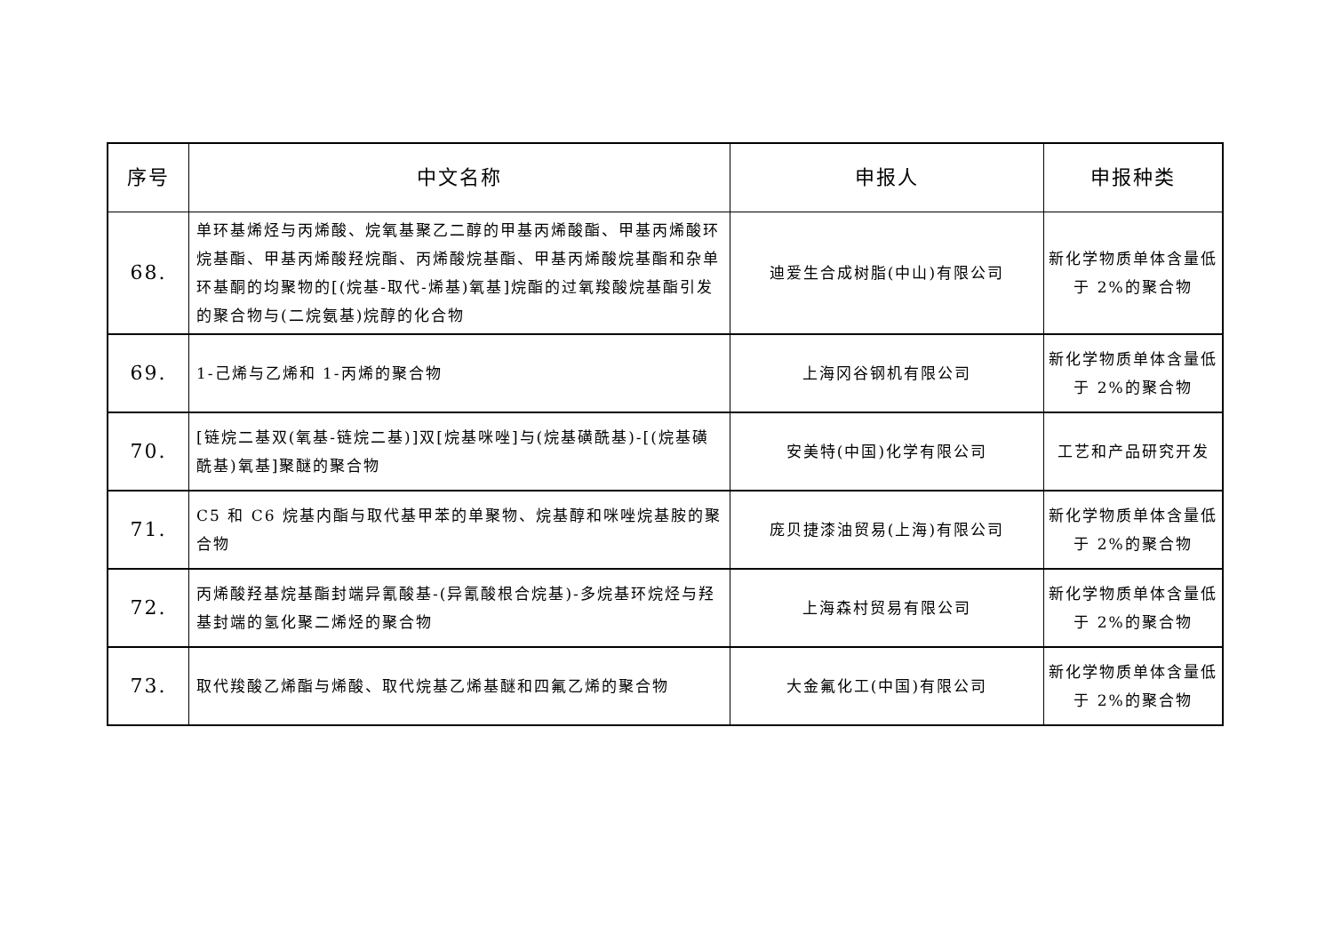| 序号 | 中文名称 | 申报人 | 申报种类 |
| --- | --- | --- | --- |
| 68. | 单环基烯烃与丙烯酸、烷氧基聚乙二醇的甲基丙烯酸酯、甲基丙烯酸环烷基酯、甲基丙烯酸羟烷酯、丙烯酸烷基酯、甲基丙烯酸烷基酯和杂单环基酮的均聚物的[(烷基-取代-烯基)氧基]烷酯的过氧羧酸烷基酯引发的聚合物与(二烷氨基)烷醇的化合物 | 迪爱生合成树脂(中山)有限公司 | 新化学物质单体含量低于 2%的聚合物 |
| 69. | 1-己烯与乙烯和 1-丙烯的聚合物 | 上海冈谷钢机有限公司 | 新化学物质单体含量低于 2%的聚合物 |
| 70. | [链烷二基双(氧基-链烷二基)]双[烷基咪唑]与(烷基磺酰基)-[(烷基磺酰基)氧基]聚醚的聚合物 | 安美特(中国)化学有限公司 | 工艺和产品研究开发 |
| 71. | C5 和 C6 烷基内酯与取代基甲苯的单聚物、烷基醇和咪唑烷基胺的聚合物 | 庞贝捷漆油贸易(上海)有限公司 | 新化学物质单体含量低于 2%的聚合物 |
| 72. | 丙烯酸羟基烷基酯封端异氰酸基-(异氰酸根合烷基)-多烷基环烷烃与羟基封端的氢化聚二烯烃的聚合物 | 上海森村贸易有限公司 | 新化学物质单体含量低于 2%的聚合物 |
| 73. | 取代羧酸乙烯酯与烯酸、取代烷基乙烯基醚和四氟乙烯的聚合物 | 大金氟化工(中国)有限公司 | 新化学物质单体含量低于 2%的聚合物 |